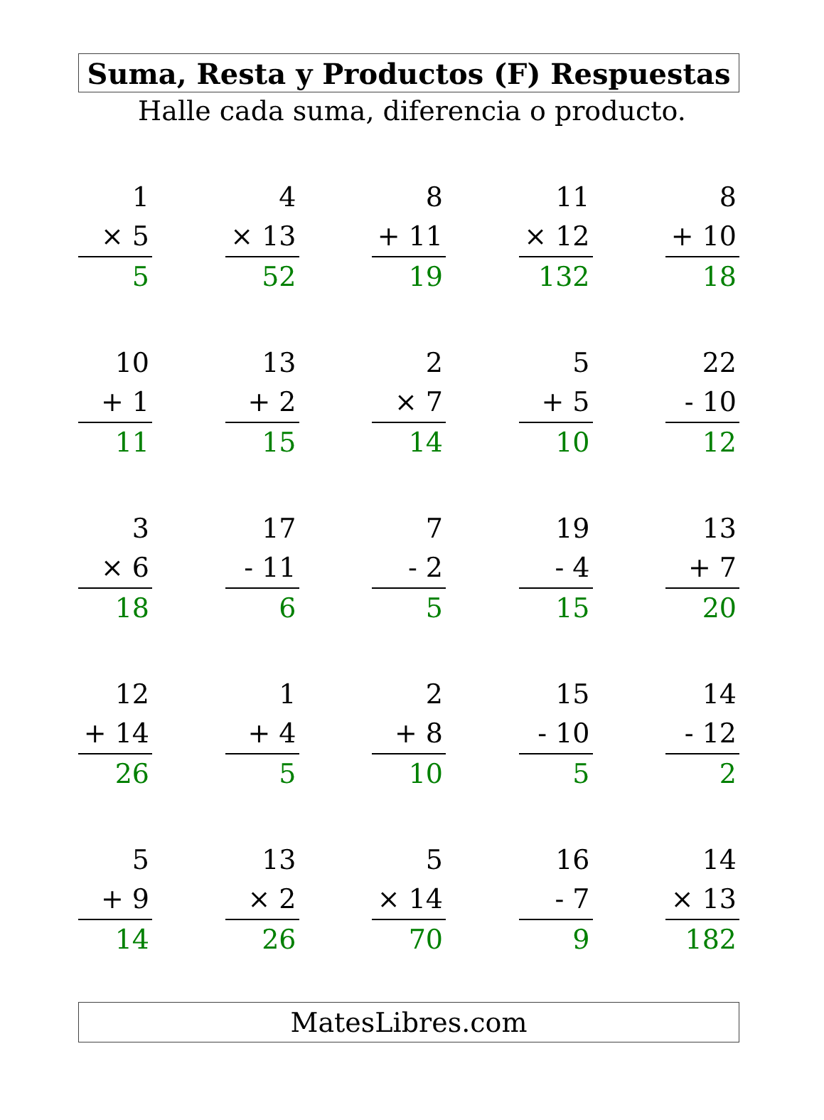Suma, Resta y Productos (F) Respuestas
Halle cada suma, diferencia o producto.
1
× 5
5
4
× 13
52
8
+ 11
19
11
× 12
132
8
+ 10
18
10
+ 1
11
13
+ 2
15
2
× 7
14
5
+ 5
10
22
- 10
12
3
× 6
18
17
- 11
6
7
- 2
5
19
- 4
15
13
+ 7
20
12
+ 14
26
1
+ 4
5
2
+ 8
10
15
- 10
5
14
- 12
2
5
+ 9
14
13
× 2
26
5
× 14
70
16
- 7
9
14
× 13
182
MatesLibres.com